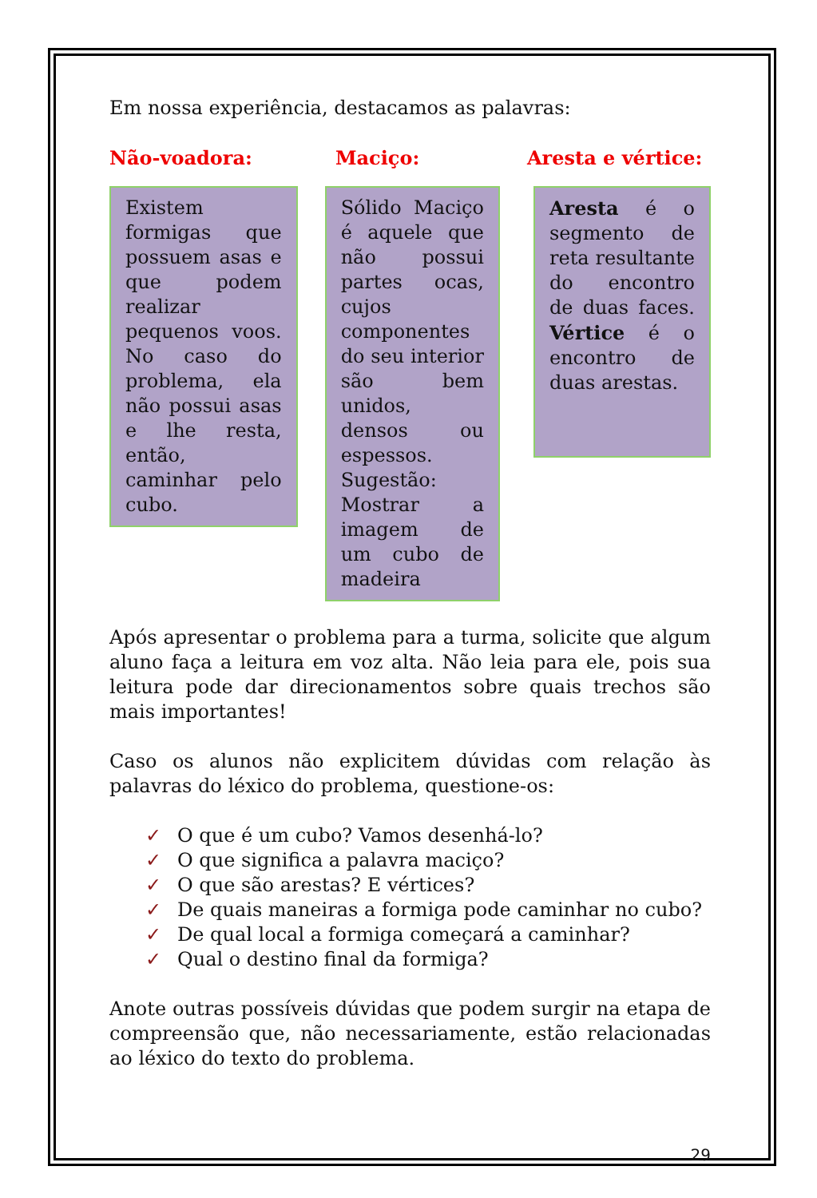Em nossa experiência, destacamos as palavras:
Não-voadora: Maciço: Aresta e vértice:
Existem formigas que possuem asas e que podem realizar pequenos voos. No caso do problema, ela não possui asas e lhe resta, então, caminhar pelo cubo.
Sólido Maciço é aquele que não possui partes ocas, cujos componentes do seu interior são bem unidos, densos ou espessos. Sugestão: Mostrar a imagem de um cubo de madeira
Aresta é o segmento de reta resultante do encontro de duas faces. Vértice é o encontro de duas arestas.
Após apresentar o problema para a turma, solicite que algum aluno faça a leitura em voz alta. Não leia para ele, pois sua leitura pode dar direcionamentos sobre quais trechos são mais importantes!
Caso os alunos não explicitem dúvidas com relação às palavras do léxico do problema, questione-os:
✓ O que é um cubo? Vamos desenhá-lo?
✓ O que significa a palavra maciço?
✓ O que são arestas? E vértices?
✓ De quais maneiras a formiga pode caminhar no cubo?
✓ De qual local a formiga começará a caminhar?
✓ Qual o destino final da formiga?
Anote outras possíveis dúvidas que podem surgir na etapa de compreensão que, não necessariamente, estão relacionadas ao léxico do texto do problema.
29